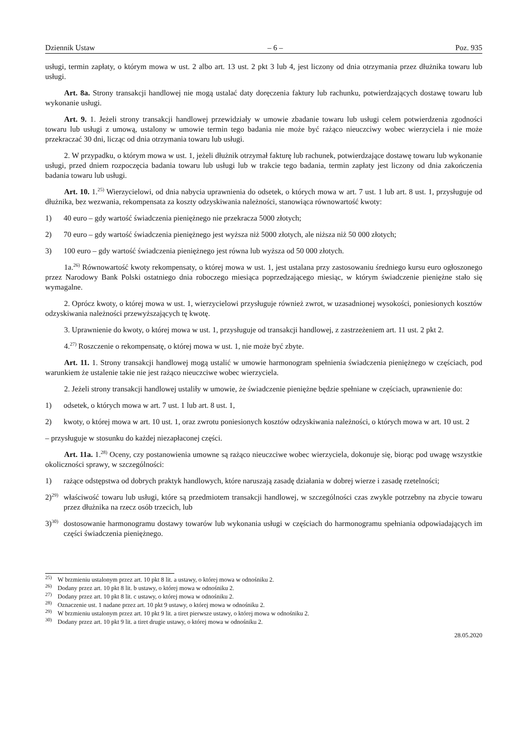Dziennik Ustaw – 6 – Poz. 935
usługi, termin zapłaty, o którym mowa w ust. 2 albo art. 13 ust. 2 pkt 3 lub 4, jest liczony od dnia otrzymania przez dłużnika towaru lub usługi.
Art. 8a. Strony transakcji handlowej nie mogą ustalać daty doręczenia faktury lub rachunku, potwierdzających dostawę towaru lub wykonanie usługi.
Art. 9. 1. Jeżeli strony transakcji handlowej przewidziały w umowie zbadanie towaru lub usługi celem potwierdzenia zgodności towaru lub usługi z umową, ustalony w umowie termin tego badania nie może być rażąco nieuczciwy wobec wierzyciela i nie może przekraczać 30 dni, licząc od dnia otrzymania towaru lub usługi.
2. W przypadku, o którym mowa w ust. 1, jeżeli dłużnik otrzymał fakturę lub rachunek, potwierdzające dostawę towaru lub wykonanie usługi, przed dniem rozpoczęcia badania towaru lub usługi lub w trakcie tego badania, termin zapłaty jest liczony od dnia zakończenia badania towaru lub usługi.
Art. 10. 1.<sup>25)</sup> Wierzycielowi, od dnia nabycia uprawnienia do odsetek, o których mowa w art. 7 ust. 1 lub art. 8 ust. 1, przysługuje od dłużnika, bez wezwania, rekompensata za koszty odzyskiwania należności, stanowiąca równowartość kwoty:
1) 40 euro – gdy wartość świadczenia pieniężnego nie przekracza 5000 złotych;
2) 70 euro – gdy wartość świadczenia pieniężnego jest wyższa niż 5000 złotych, ale niższa niż 50 000 złotych;
3) 100 euro – gdy wartość świadczenia pieniężnego jest równa lub wyższa od 50 000 złotych.
1a.<sup>26)</sup> Równowartość kwoty rekompensaty, o której mowa w ust. 1, jest ustalana przy zastosowaniu średniego kursu euro ogłoszonego przez Narodowy Bank Polski ostatniego dnia roboczego miesiąca poprzedzającego miesiąc, w którym świadczenie pieniężne stało się wymagalne.
2. Oprócz kwoty, o której mowa w ust. 1, wierzycielowi przysługuje również zwrot, w uzasadnionej wysokości, poniesionych kosztów odzyskiwania należności przewyższających tę kwotę.
3. Uprawnienie do kwoty, o której mowa w ust. 1, przysługuje od transakcji handlowej, z zastrzeżeniem art. 11 ust. 2 pkt 2.
4.<sup>27)</sup> Roszczenie o rekompensatę, o której mowa w ust. 1, nie może być zbyte.
Art. 11. 1. Strony transakcji handlowej mogą ustalić w umowie harmonogram spełnienia świadczenia pieniężnego w częściach, pod warunkiem że ustalenie takie nie jest rażąco nieuczciwe wobec wierzyciela.
2. Jeżeli strony transakcji handlowej ustaliły w umowie, że świadczenie pieniężne będzie spełniane w częściach, uprawnienie do:
1) odsetek, o których mowa w art. 7 ust. 1 lub art. 8 ust. 1,
2) kwoty, o której mowa w art. 10 ust. 1, oraz zwrotu poniesionych kosztów odzyskiwania należności, o których mowa w art. 10 ust. 2
– przysługuje w stosunku do każdej niezapłaconej części.
Art. 11a. 1.<sup>28)</sup> Oceny, czy postanowienia umowne są rażąco nieuczciwe wobec wierzyciela, dokonuje się, biorąc pod uwagę wszystkie okoliczności sprawy, w szczególności:
1) rażące odstępstwa od dobrych praktyk handlowych, które naruszają zasadę działania w dobrej wierze i zasadę rzetelności;
2)<sup>29)</sup> właściwość towaru lub usługi, które są przedmiotem transakcji handlowej, w szczególności czas zwykle potrzebny na zbycie towaru przez dłużnika na rzecz osób trzecich, lub
3)<sup>30)</sup> dostosowanie harmonogramu dostawy towarów lub wykonania usługi w częściach do harmonogramu spełniania odpowiadających im części świadczenia pieniężnego.
<sup>25)</sup> W brzmieniu ustalonym przez art. 10 pkt 8 lit. a ustawy, o której mowa w odnośniku 2.
<sup>26)</sup> Dodany przez art. 10 pkt 8 lit. b ustawy, o której mowa w odnośniku 2.
<sup>27)</sup> Dodany przez art. 10 pkt 8 lit. c ustawy, o której mowa w odnośniku 2.
<sup>28)</sup> Oznaczenie ust. 1 nadane przez art. 10 pkt 9 ustawy, o której mowa w odnośniku 2.
<sup>29)</sup> W brzmieniu ustalonym przez art. 10 pkt 9 lit. a tiret pierwsze ustawy, o której mowa w odnośniku 2.
<sup>30)</sup> Dodany przez art. 10 pkt 9 lit. a tiret drugie ustawy, o której mowa w odnośniku 2.
28.05.2020